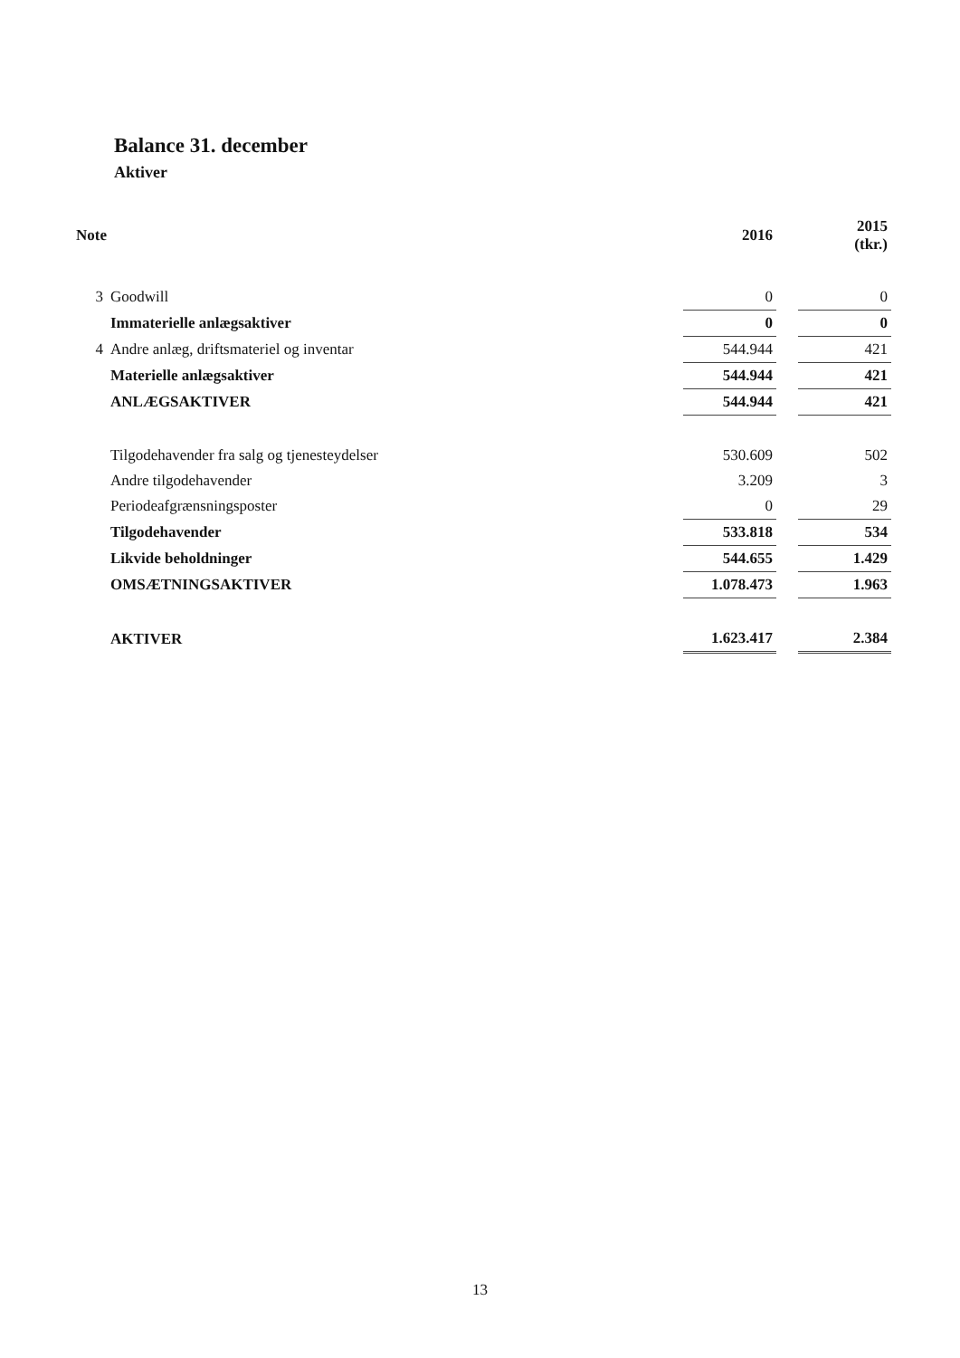Balance 31. december
Aktiver
| Note | | 2016 | | 2015 (tkr.) |
| --- | --- | --- | --- | --- |
| 3 | Goodwill | 0 | | 0 |
| | Immaterielle anlægsaktiver | 0 | | 0 |
| 4 | Andre anlæg, driftsmateriel og inventar | 544.944 | | 421 |
| | Materielle anlægsaktiver | 544.944 | | 421 |
| | ANLÆGSAKTIVER | 544.944 | | 421 |
| | Tilgodehavender fra salg og tjenesteydelser | 530.609 | | 502 |
| | Andre tilgodehavender | 3.209 | | 3 |
| | Periodeafgrænsningsposter | 0 | | 29 |
| | Tilgodehavender | 533.818 | | 534 |
| | Likvide beholdninger | 544.655 | | 1.429 |
| | OMSÆTNINGSAKTIVER | 1.078.473 | | 1.963 |
| | AKTIVER | 1.623.417 | | 2.384 |
13